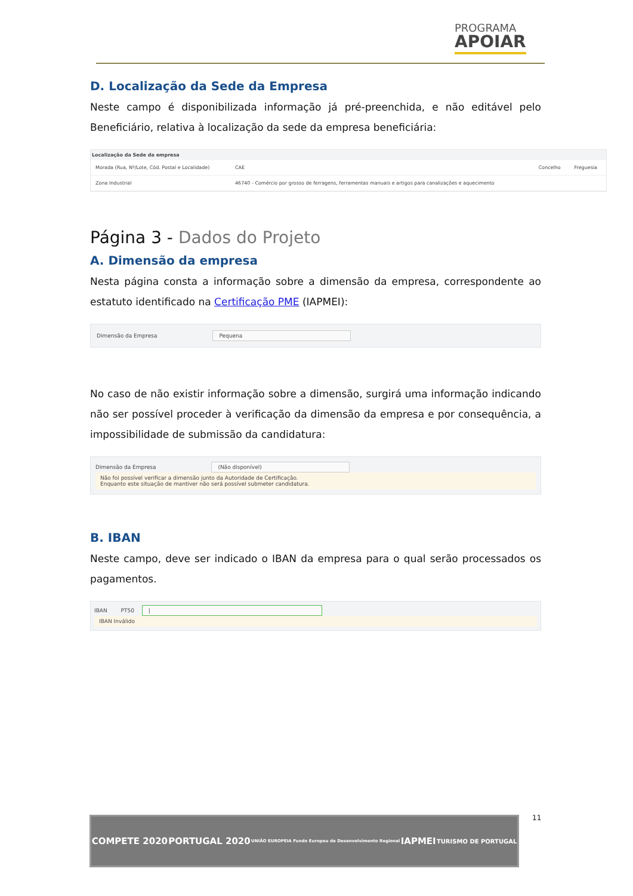PROGRAMA
APOIAR
D. Localização da Sede da Empresa
Neste campo é disponibilizada informação já pré-preenchida, e não editável pelo Beneficiário, relativa à localização da sede da empresa beneficiária:
Localização da Sede da empresa
| Morada (Rua, Nº/Lote, Cód. Postal e Localidade) | CAE | Concelho | Freguesia |
| --- | --- | --- | --- |
| Zona Industrial | 46740 - Comércio por grosso de ferragens, ferramentas manuais e artigos para canalizações e aquecimento | | |
Página 3 - Dados do Projeto
A. Dimensão da empresa
Nesta página consta a informação sobre a dimensão da empresa, correspondente ao estatuto identificado na Certificação PME (IAPMEI):
Dimensão da Empresa Pequena
No caso de não existir informação sobre a dimensão, surgirá uma informação indicando não ser possível proceder à verificação da dimensão da empresa e por consequência, a impossibilidade de submissão da candidatura:
Dimensão da Empresa (Não disponível)
Não foi possível verificar a dimensão junto da Autoridade de Certificação.
Enquanto este situação de mantiver não será possível submeter candidatura.
B. IBAN
Neste campo, deve ser indicado o IBAN da empresa para o qual serão processados os pagamentos.
IBAN PT50 |
IBAN Inválido
11
COMPETE 2020 PORTUGAL 2020 UNIÃO EUROPEIA Fundo Europeu de Desenvolvimento Regional IAPMEI TURISMO DE PORTUGAL